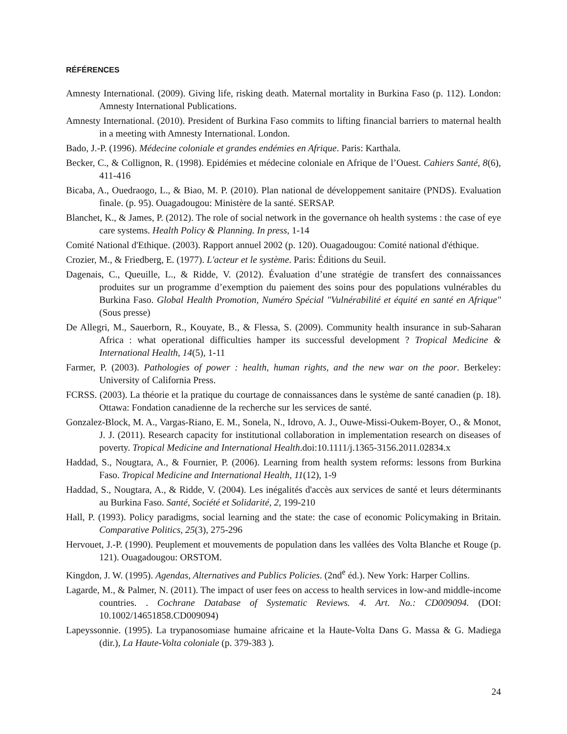RÉFÉRENCES
Amnesty International. (2009). Giving life, risking death. Maternal mortality in Burkina Faso (p. 112). London: Amnesty International Publications.
Amnesty International. (2010). President of Burkina Faso commits to lifting financial barriers to maternal health in a meeting with Amnesty International. London.
Bado, J.-P. (1996). Médecine coloniale et grandes endémies en Afrique. Paris: Karthala.
Becker, C., & Collignon, R. (1998). Epidémies et médecine coloniale en Afrique de l’Ouest. Cahiers Santé, 8(6), 411-416
Bicaba, A., Ouedraogo, L., & Biao, M. P. (2010). Plan national de développement sanitaire (PNDS). Evaluation finale. (p. 95). Ouagadougou: Ministère de la santé. SERSAP.
Blanchet, K., & James, P. (2012). The role of social network in the governance oh health systems : the case of eye care systems. Health Policy & Planning. In press, 1-14
Comité National d'Ethique. (2003). Rapport annuel 2002 (p. 120). Ouagadougou: Comité national d'éthique.
Crozier, M., & Friedberg, E. (1977). L'acteur et le système. Paris: Éditions du Seuil.
Dagenais, C., Queuille, L., & Ridde, V. (2012). Évaluation d’une stratégie de transfert des connaissances produites sur un programme d’exemption du paiement des soins pour des populations vulnérables du Burkina Faso. Global Health Promotion, Numéro Spécial "Vulnérabilité et équité en santé en Afrique"(Sous presse)
De Allegri, M., Sauerborn, R., Kouyate, B., & Flessa, S. (2009). Community health insurance in sub-Saharan Africa : what operational difficulties hamper its successful development ? Tropical Medicine & International Health, 14(5), 1-11
Farmer, P. (2003). Pathologies of power : health, human rights, and the new war on the poor. Berkeley: University of California Press.
FCRSS. (2003). La théorie et la pratique du courtage de connaissances dans le système de santé canadien (p. 18). Ottawa: Fondation canadienne de la recherche sur les services de santé.
Gonzalez-Block, M. A., Vargas-Riano, E. M., Sonela, N., Idrovo, A. J., Ouwe-Missi-Oukem-Boyer, O., & Monot, J. J. (2011). Research capacity for institutional collaboration in implementation research on diseases of poverty. Tropical Medicine and International Health.doi:10.1111/j.1365-3156.2011.02834.x
Haddad, S., Nougtara, A., & Fournier, P. (2006). Learning from health system reforms: lessons from Burkina Faso. Tropical Medicine and International Health, 11(12), 1-9
Haddad, S., Nougtara, A., & Ridde, V. (2004). Les inégalités d'accès aux services de santé et leurs déterminants au Burkina Faso. Santé, Société et Solidarité, 2, 199-210
Hall, P. (1993). Policy paradigms, social learning and the state: the case of economic Policymaking in Britain. Comparative Politics, 25(3), 275-296
Hervouet, J.-P. (1990). Peuplement et mouvements de population dans les vallées des Volta Blanche et Rouge (p. 121). Ouagadougou: ORSTOM.
Kingdon, J. W. (1995). Agendas, Alternatives and Publics Policies. (2nd<sup>e</sup> éd.). New York: Harper Collins.
Lagarde, M., & Palmer, N. (2011). The impact of user fees on access to health services in low-and middle-income countries. . Cochrane Database of Systematic Reviews. 4. Art. No.: CD009094. (DOI: 10.1002/14651858.CD009094)
Lapeyssonnie. (1995). La trypanosomiase humaine africaine et la Haute-Volta Dans G. Massa & G. Madiega (dir.), La Haute-Volta coloniale (p. 379-383 ).
24